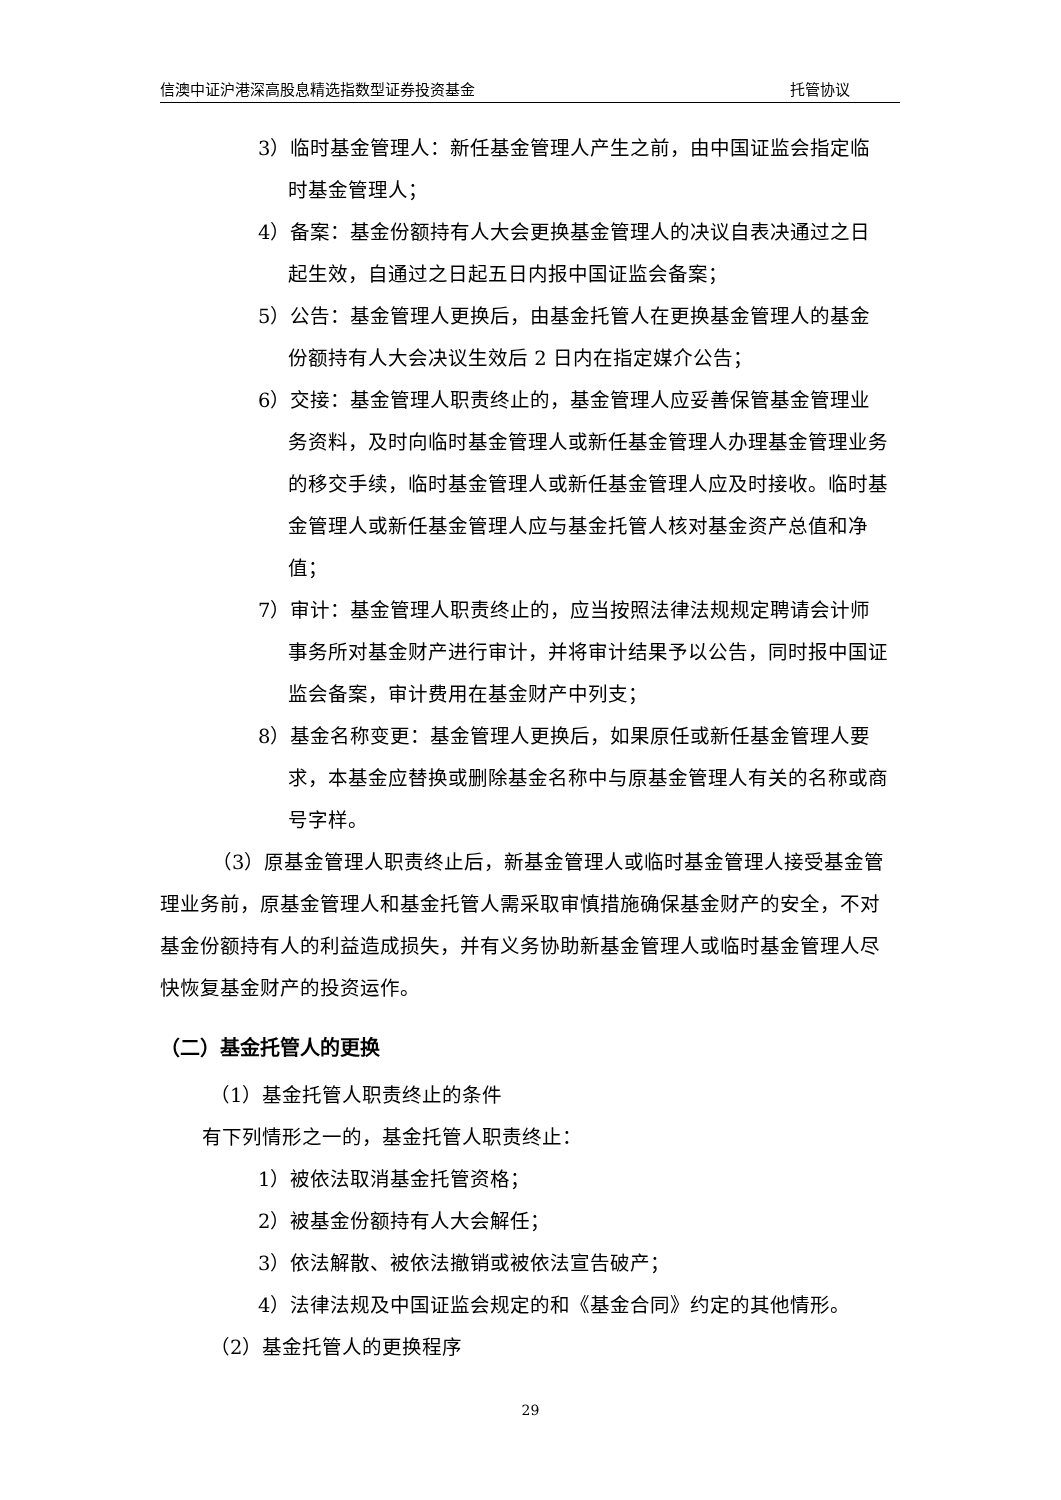信澳中证沪港深高股息精选指数型证券投资基金 托管协议
3）临时基金管理人：新任基金管理人产生之前，由中国证监会指定临时基金管理人；
4）备案：基金份额持有人大会更换基金管理人的决议自表决通过之日起生效，自通过之日起五日内报中国证监会备案；
5）公告：基金管理人更换后，由基金托管人在更换基金管理人的基金份额持有人大会决议生效后 2 日内在指定媒介公告；
6）交接：基金管理人职责终止的，基金管理人应妥善保管基金管理业务资料，及时向临时基金管理人或新任基金管理人办理基金管理业务的移交手续，临时基金管理人或新任基金管理人应及时接收。临时基金管理人或新任基金管理人应与基金托管人核对基金资产总值和净值；
7）审计：基金管理人职责终止的，应当按照法律法规规定聘请会计师事务所对基金财产进行审计，并将审计结果予以公告，同时报中国证监会备案，审计费用在基金财产中列支；
8）基金名称变更：基金管理人更换后，如果原任或新任基金管理人要求，本基金应替换或删除基金名称中与原基金管理人有关的名称或商号字样。
（3）原基金管理人职责终止后，新基金管理人或临时基金管理人接受基金管理业务前，原基金管理人和基金托管人需采取审慎措施确保基金财产的安全，不对基金份额持有人的利益造成损失，并有义务协助新基金管理人或临时基金管理人尽快恢复基金财产的投资运作。
（二）基金托管人的更换
（1）基金托管人职责终止的条件
有下列情形之一的，基金托管人职责终止：
1）被依法取消基金托管资格；
2）被基金份额持有人大会解任；
3）依法解散、被依法撤销或被依法宣告破产；
4）法律法规及中国证监会规定的和《基金合同》约定的其他情形。
（2）基金托管人的更换程序
29